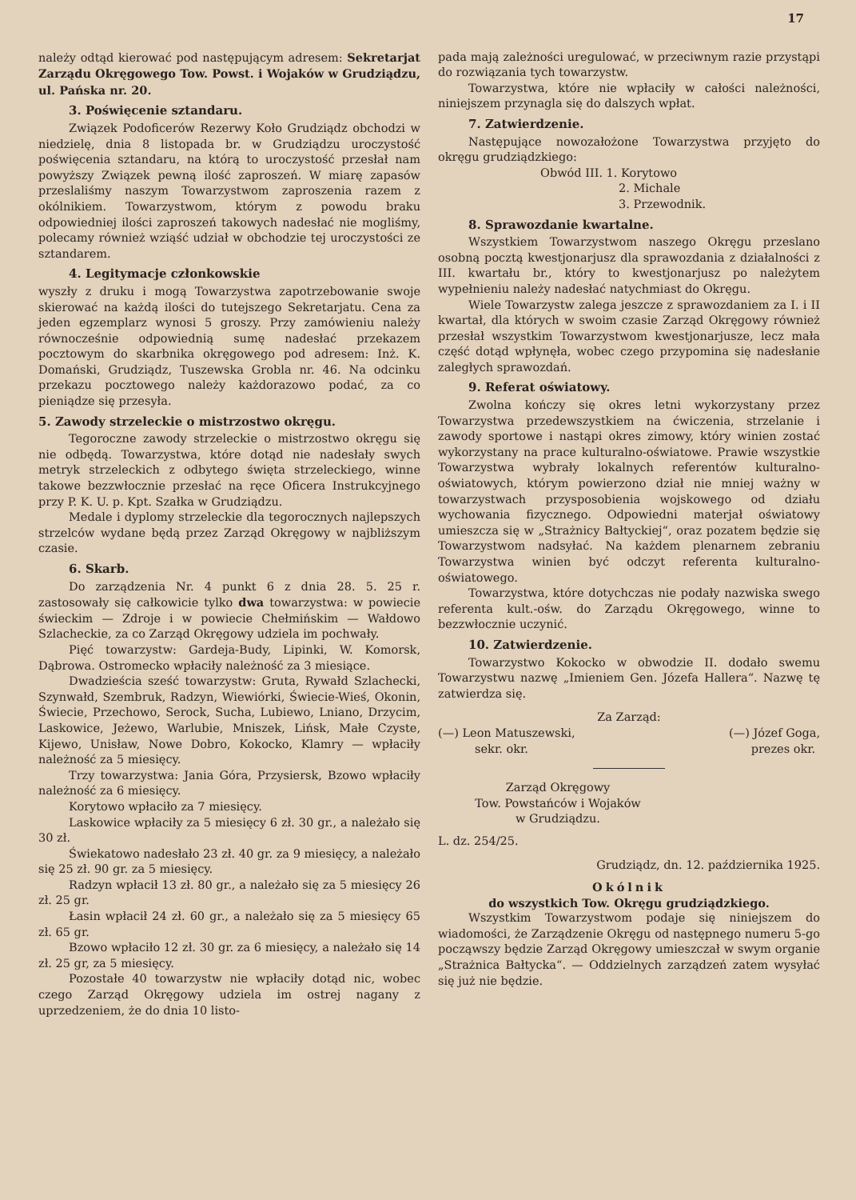17
należy odtąd kierować pod następującym adresem: Sekretarjat Zarządu Okręgowego Tow. Powst. i Wojaków w Grudziądzu, ul. Pańska nr. 20.
3. Poświęcenie sztandaru.
Związek Podoficerów Rezerwy Koło Grudziądz obchodzi w niedzielę, dnia 8 listopada br. w Grudziądzu uroczystość poświęcenia sztandaru, na którą to uroczystość przesłał nam powyższy Związek pewną ilość zaproszeń. W miarę zapasów przeslaliśmy naszym Towarzystwom zaproszenia razem z okólnikiem. Towarzystwom, którym z powodu braku odpowiedniej ilości zaproszeń takowych nadesłać nie mogliśmy, polecamy również wziąść udział w obchodzie tej uroczystości ze sztandarem.
4. Legitymacje członkowskie
wyszły z druku i mogą Towarzystwa zapotrzebowanie swoje skierować na każdą ilości do tutejszego Sekretarjatu. Cena za jeden egzemplarz wynosi 5 groszy. Przy zamówieniu należy równocześnie odpowiednią sumę nadesłać przekazem pocztowym do skarbnika okręgowego pod adresem: Inż. K. Domański, Grudziądz, Tuszewska Grobla nr. 46. Na odcinku przekazu pocztowego należy każdorazowo podać, za co pieniądze się przesyła.
5. Zawody strzeleckie o mistrzostwo okręgu.
Tegoroczne zawody strzeleckie o mistrzostwo okręgu się nie odbędą. Towarzystwa, które dotąd nie nadesłały swych metryk strzeleckich z odbytego święta strzeleckiego, winne takowe bezzwłocznie przesłać na ręce Oficera Instrukcyjnego przy P. K. U. p. Kpt. Szałka w Grudziądzu.
Medale i dyplomy strzeleckie dla tegorocznych najlepszych strzelców wydane będą przez Zarząd Okręgowy w najbliższym czasie.
6. Skarb.
Do zarządzenia Nr. 4 punkt 6 z dnia 28. 5. 25 r. zastosowały się całkowicie tylko dwa towarzystwa: w powiecie świeckim — Zdroje i w powiecie Chełmińskim — Wałdowo Szlacheckie, za co Zarząd Okręgowy udziela im pochwały.
Pięć towarzystw: Gardeja-Budy, Lipinki, W. Komorsk, Dąbrowa. Ostromecko wpłaciły należność za 3 miesiące.
Dwadzieścia sześć towarzystw: Gruta, Rywałd Szlachecki, Szynwałd, Szembruk, Radzyn, Wiewiórki, Świecie-Wieś, Okonin, Świecie, Przechowo, Serock, Sucha, Lubiewo, Lniano, Drzycim, Laskowice, Jeżewo, Warlubie, Mniszek, Lińsk, Małe Czyste, Kijewo, Unisław, Nowe Dobro, Kokocko, Klamry — wpłaciły należność za 5 miesięcy.
Trzy towarzystwa: Jania Góra, Przysiersk, Bzowo wpłaciły należność za 6 miesięcy.
Korytowo wpłaciło za 7 miesięcy.
Laskowice wpłaciły za 5 miesięcy 6 zł. 30 gr., a należało się 30 zł.
Świekatowo nadesłało 23 zł. 40 gr. za 9 miesięcy, a należało się 25 zł. 90 gr. za 5 miesięcy.
Radzyn wpłacił 13 zł. 80 gr., a należało się za 5 miesięcy 26 zł. 25 gr.
Łasin wpłacił 24 zł. 60 gr., a należało się za 5 miesięcy 65 zł. 65 gr.
Bzowo wpłaciło 12 zł. 30 gr. za 6 miesięcy, a należało się 14 zł. 25 gr, za 5 miesięcy.
Pozostałe 40 towarzystw nie wpłaciły dotąd nic, wobec czego Zarząd Okręgowy udziela im ostrej nagany z uprzedzeniem, że do dnia 10 listo-
pada mają zależności uregulować, w przeciwnym razie przystąpi do rozwiązania tych towarzystw.
Towarzystwa, które nie wpłaciły w całości należności, niniejszem przynagla się do dalszych wpłat.
7. Zatwierdzenie.
Następujące nowozałożone Towarzystwa przyjęto do okręgu grudziądzkiego:
Obwód III. 1. Korytowo
2. Michale
3. Przewodnik.
8. Sprawozdanie kwartalne.
Wszystkiem Towarzystwom naszego Okręgu przeslano osobną pocztą kwestjonarjusz dla sprawozdania z działalności z III. kwartału br., który to kwestjonarjusz po należytem wypełnieniu należy nadesłać natychmiast do Okręgu.
Wiele Towarzystw zalega jeszcze z sprawozdaniem za I. i II kwartał, dla których w swoim czasie Zarząd Okręgowy również przesłał wszystkim Towarzystwom kwestjonarjusze, lecz mała część dotąd wpłynęła, wobec czego przypomina się nadesłanie zaległych sprawozdań.
9. Referat oświatowy.
Zwolna kończy się okres letni wykorzystany przez Towarzystwa przedewszystkiem na ćwiczenia, strzelanie i zawody sportowe i nastąpi okres zimowy, który winien zostać wykorzystany na prace kulturalno-oświatowe. Prawie wszystkie Towarzystwa wybrały lokalnych referentów kulturalno-oświatowych, którym powierzono dział nie mniej ważny w towarzystwach przysposobienia wojskowego od działu wychowania fizycznego. Odpowiedni materjał oświatowy umieszcza się w „Strażnicy Bałtyckiej“, oraz pozatem będzie się Towarzystwom nadsyłać. Na każdem plenarnem zebraniu Towarzystwa winien być odczyt referenta kulturalno-oświatowego.
Towarzystwa, które dotychczas nie podały nazwiska swego referenta kult.-ośw. do Zarządu Okręgowego, winne to bezzwłocznie uczynić.
10. Zatwierdzenie.
Towarzystwo Kokocko w obwodzie II. dodało swemu Towarzystwu nazwę „Imieniem Gen. Józefa Hallera“. Nazwę tę zatwierdza się.
Za Zarząd:
(—) Leon Matuszewski,
sekr. okr. (—) Józef Goga,
prezes okr.
Zarząd Okręgowy
Tow. Powstańców i Wojaków
w Grudziądzu.
L. dz. 254/25.
Grudziądz, dn. 12. października 1925.
Okólnik
do wszystkich Tow. Okręgu grudziądzkiego.
Wszystkim Towarzystwom podaje się niniejszem do wiadomości, że Zarządzenie Okręgu od następnego numeru 5-go począwszy będzie Zarząd Okręgowy umieszczał w swym organie „Strażnica Bałtycka“. — Oddzielnych zarządzeń zatem wysyłać się już nie będzie.